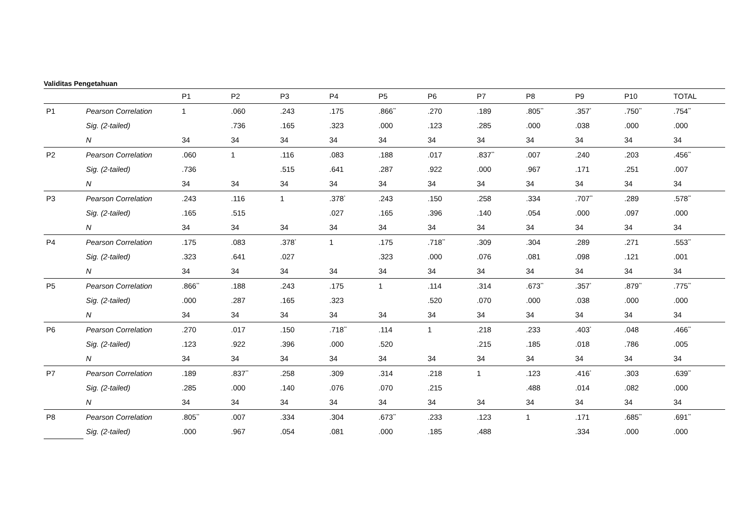Validitas Pengetahuan
| | | P1 | P2 | P3 | P4 | P5 | P6 | P7 | P8 | P9 | P10 | TOTAL |
| --- | --- | --- | --- | --- | --- | --- | --- | --- | --- | --- | --- | --- |
| P1 | Pearson Correlation | 1 | .060 | .243 | .175 | .866<sup>**</sup> | .270 | .189 | .805<sup>**</sup> | .357<sup>*</sup> | .750<sup>**</sup> | .754<sup>**</sup> |
| | Sig. (2-tailed) | | .736 | .165 | .323 | .000 | .123 | .285 | .000 | .038 | .000 | .000 |
| | N | 34 | 34 | 34 | 34 | 34 | 34 | 34 | 34 | 34 | 34 | 34 |
| P2 | Pearson Correlation | .060 | 1 | .116 | .083 | .188 | .017 | .837<sup>**</sup> | .007 | .240 | .203 | .456<sup>**</sup> |
| | Sig. (2-tailed) | .736 | | .515 | .641 | .287 | .922 | .000 | .967 | .171 | .251 | .007 |
| | N | 34 | 34 | 34 | 34 | 34 | 34 | 34 | 34 | 34 | 34 | 34 |
| P3 | Pearson Correlation | .243 | .116 | 1 | .378<sup>*</sup> | .243 | .150 | .258 | .334 | .707<sup>**</sup> | .289 | .578<sup>**</sup> |
| | Sig. (2-tailed) | .165 | .515 | | .027 | .165 | .396 | .140 | .054 | .000 | .097 | .000 |
| | N | 34 | 34 | 34 | 34 | 34 | 34 | 34 | 34 | 34 | 34 | 34 |
| P4 | Pearson Correlation | .175 | .083 | .378<sup>*</sup> | 1 | .175 | .718<sup>**</sup> | .309 | .304 | .289 | .271 | .553<sup>**</sup> |
| | Sig. (2-tailed) | .323 | .641 | .027 | | .323 | .000 | .076 | .081 | .098 | .121 | .001 |
| | N | 34 | 34 | 34 | 34 | 34 | 34 | 34 | 34 | 34 | 34 | 34 |
| P5 | Pearson Correlation | .866<sup>**</sup> | .188 | .243 | .175 | 1 | .114 | .314 | .673<sup>**</sup> | .357<sup>*</sup> | .879<sup>**</sup> | .775<sup>**</sup> |
| | Sig. (2-tailed) | .000 | .287 | .165 | .323 | | .520 | .070 | .000 | .038 | .000 | .000 |
| | N | 34 | 34 | 34 | 34 | 34 | 34 | 34 | 34 | 34 | 34 | 34 |
| P6 | Pearson Correlation | .270 | .017 | .150 | .718<sup>**</sup> | .114 | 1 | .218 | .233 | .403<sup>*</sup> | .048 | .466<sup>**</sup> |
| | Sig. (2-tailed) | .123 | .922 | .396 | .000 | .520 | | .215 | .185 | .018 | .786 | .005 |
| | N | 34 | 34 | 34 | 34 | 34 | 34 | 34 | 34 | 34 | 34 | 34 |
| P7 | Pearson Correlation | .189 | .837<sup>**</sup> | .258 | .309 | .314 | .218 | 1 | .123 | .416<sup>*</sup> | .303 | .639<sup>**</sup> |
| | Sig. (2-tailed) | .285 | .000 | .140 | .076 | .070 | .215 | | .488 | .014 | .082 | .000 |
| | N | 34 | 34 | 34 | 34 | 34 | 34 | 34 | 34 | 34 | 34 | 34 |
| P8 | Pearson Correlation | .805<sup>**</sup> | .007 | .334 | .304 | .673<sup>**</sup> | .233 | .123 | 1 | .171 | .685<sup>**</sup> | .691<sup>**</sup> |
| | Sig. (2-tailed) | .000 | .967 | .054 | .081 | .000 | .185 | .488 | | .334 | .000 | .000 |